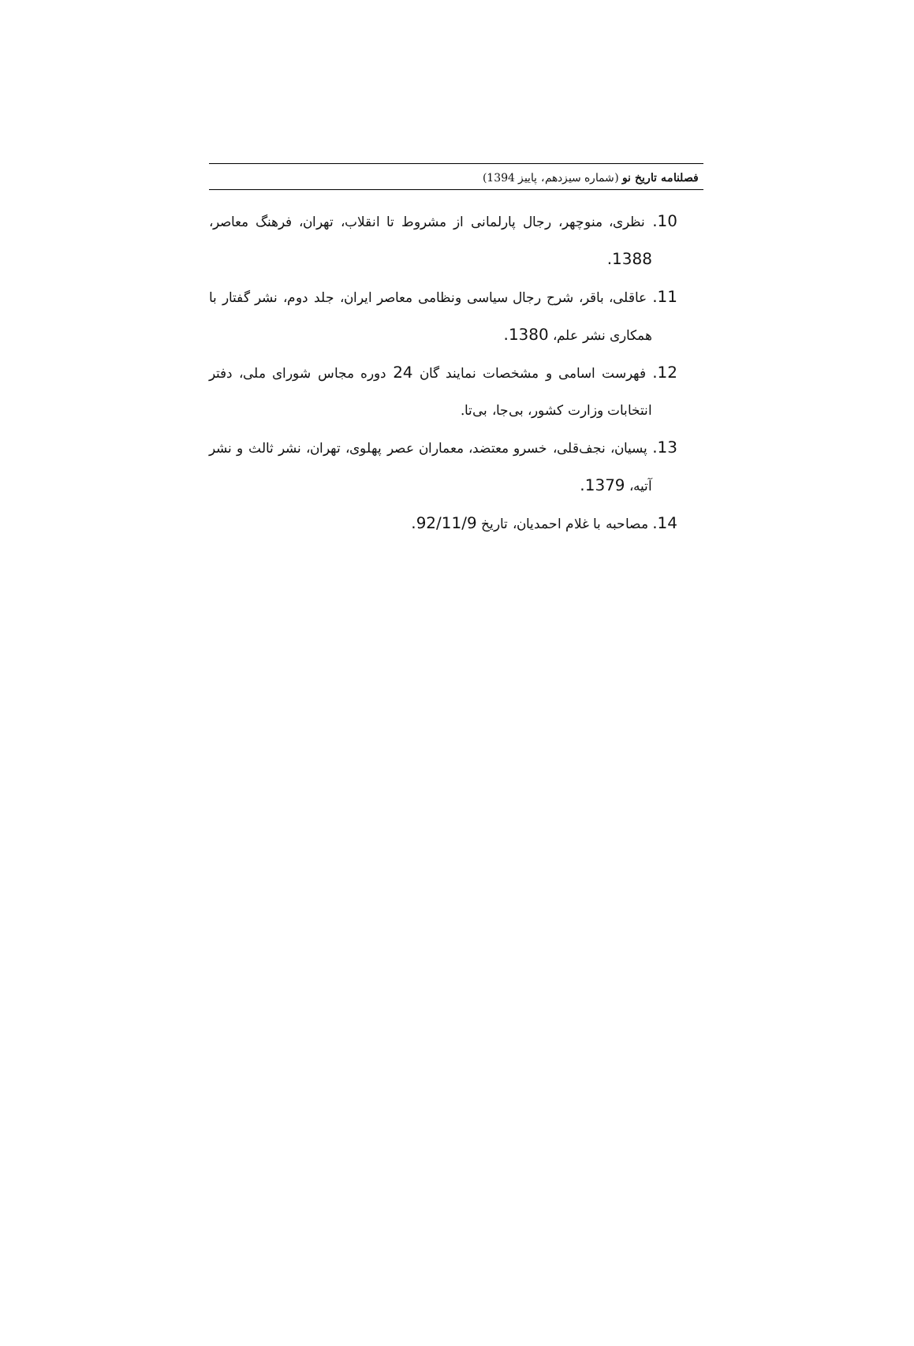فصلنامه تاریخ نو (شماره سیزدهم، پاییز 1394)
10. نظری، منوچهر، رجال پارلمانی از مشروط تا انقلاب، تهران، فرهنگ معاصر، 1388.
11. عاقلی، باقر، شرح رجال سیاسی ونظامی معاصر ایران، جلد دوم، نشر گفتار با همکاری نشر علم، 1380.
12. فهرست اسامی و مشخصات نمایند گان 24 دوره مجاس شورای ملی، دفتر انتخابات وزارت کشور، بی‌جا، بی‌تا.
13. پسیان، نجف‌قلی، خسرو معتضد، معماران عصر پهلوی، تهران، نشر ثالث و نشر آتیه، 1379.
14. مصاحبه با غلام احمدیان، تاریخ 92/11/9.